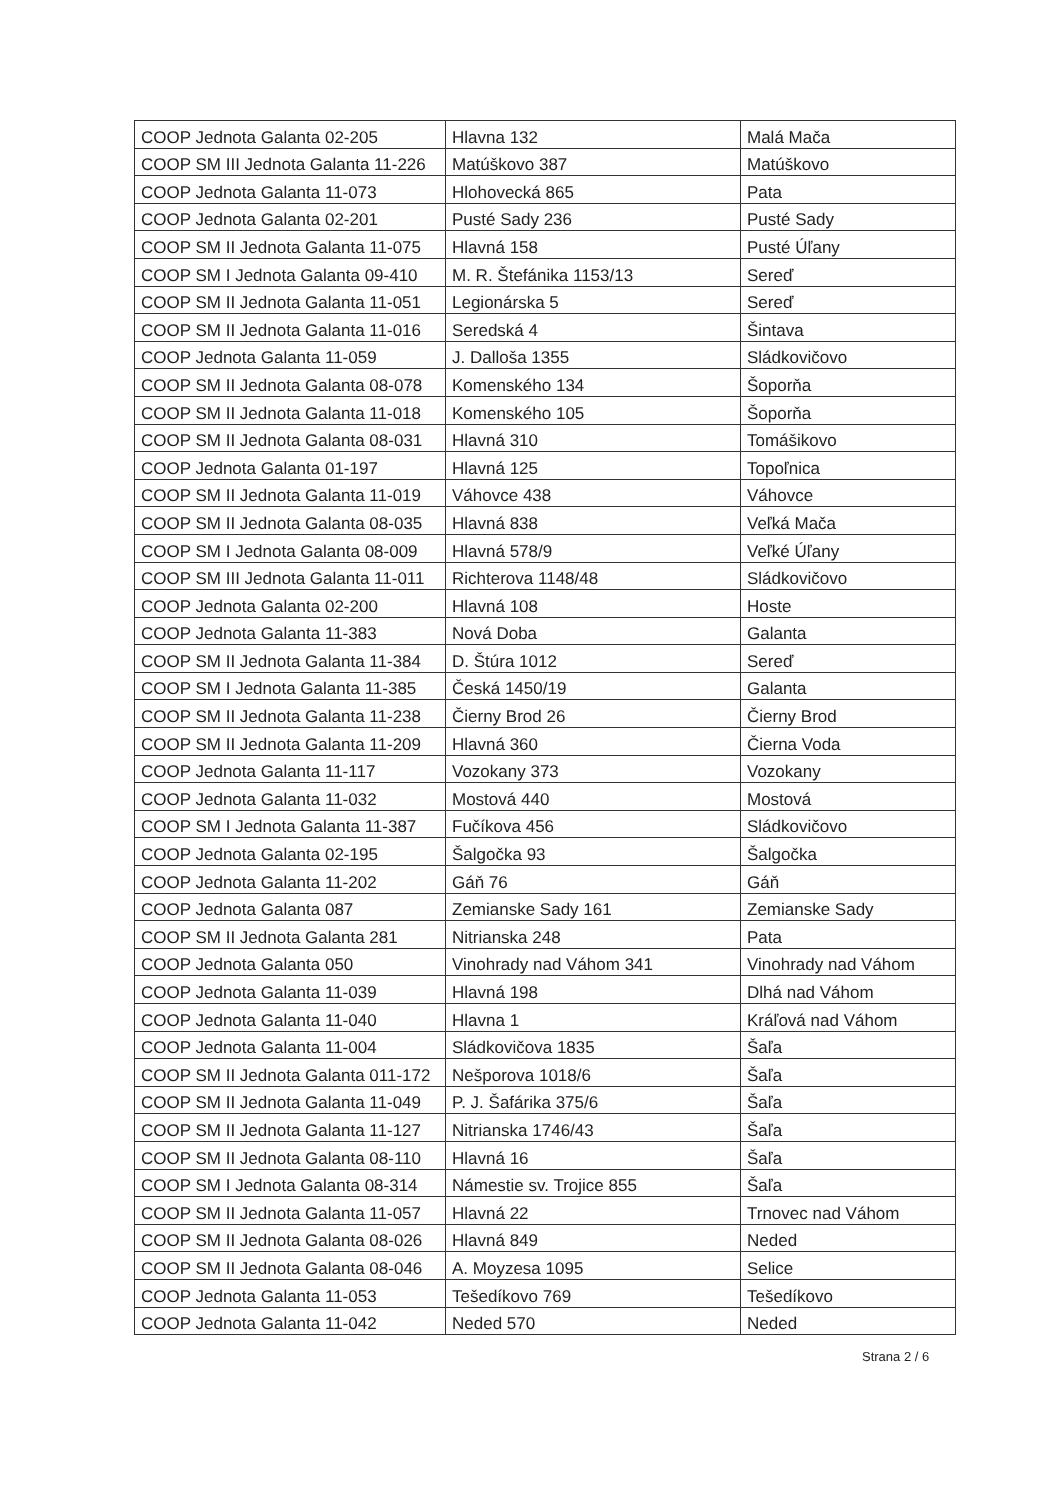| COOP Jednota Galanta 02-205 | Hlavna 132 | Malá Mača |
| COOP SM III Jednota Galanta 11-226 | Matúškovo 387 | Matúškovo |
| COOP Jednota Galanta 11-073 | Hlohovecká 865 | Pata |
| COOP Jednota Galanta 02-201 | Pusté Sady 236 | Pusté Sady |
| COOP SM II Jednota Galanta 11-075 | Hlavná 158 | Pusté Úľany |
| COOP SM I Jednota Galanta 09-410 | M. R. Štefánika 1153/13 | Sereď |
| COOP SM II Jednota Galanta 11-051 | Legionárska 5 | Sereď |
| COOP SM II Jednota Galanta 11-016 | Seredská 4 | Šintava |
| COOP Jednota Galanta 11-059 | J. Dalloša 1355 | Sládkovičovo |
| COOP SM II Jednota Galanta 08-078 | Komenského 134 | Šoporňa |
| COOP SM II Jednota Galanta 11-018 | Komenského 105 | Šoporňa |
| COOP SM II Jednota Galanta 08-031 | Hlavná 310 | Tomášikovo |
| COOP Jednota Galanta 01-197 | Hlavná 125 | Topoľnica |
| COOP SM II Jednota Galanta 11-019 | Váhovce 438 | Váhovce |
| COOP SM II Jednota Galanta 08-035 | Hlavná 838 | Veľká Mača |
| COOP SM I Jednota Galanta 08-009 | Hlavná 578/9 | Veľké Úľany |
| COOP SM III Jednota Galanta 11-011 | Richterova 1148/48 | Sládkovičovo |
| COOP Jednota Galanta 02-200 | Hlavná 108 | Hoste |
| COOP Jednota Galanta 11-383 | Nová Doba | Galanta |
| COOP SM II Jednota Galanta 11-384 | D. Štúra 1012 | Sereď |
| COOP SM I Jednota Galanta 11-385 | Česká 1450/19 | Galanta |
| COOP SM II Jednota Galanta 11-238 | Čierny Brod 26 | Čierny Brod |
| COOP SM II Jednota Galanta 11-209 | Hlavná 360 | Čierna Voda |
| COOP Jednota Galanta 11-117 | Vozokany 373 | Vozokany |
| COOP Jednota Galanta 11-032 | Mostová 440 | Mostová |
| COOP SM I Jednota Galanta 11-387 | Fučíkova 456 | Sládkovičovo |
| COOP Jednota Galanta 02-195 | Šalgočka 93 | Šalgočka |
| COOP Jednota Galanta 11-202 | Gáň 76 | Gáň |
| COOP Jednota Galanta 087 | Zemianske Sady 161 | Zemianske Sady |
| COOP SM II Jednota Galanta 281 | Nitrianska 248 | Pata |
| COOP Jednota Galanta 050 | Vinohrady nad Váhom 341 | Vinohrady nad Váhom |
| COOP Jednota Galanta 11-039 | Hlavná 198 | Dlhá nad Váhom |
| COOP Jednota Galanta 11-040 | Hlavna 1 | Kráľová nad Váhom |
| COOP Jednota Galanta 11-004 | Sládkovičova 1835 | Šaľa |
| COOP SM II Jednota Galanta 011-172 | Nešporova 1018/6 | Šaľa |
| COOP SM II Jednota Galanta 11-049 | P. J. Šafárika 375/6 | Šaľa |
| COOP SM II Jednota Galanta 11-127 | Nitrianska 1746/43 | Šaľa |
| COOP SM II Jednota Galanta 08-110 | Hlavná 16 | Šaľa |
| COOP SM I Jednota Galanta 08-314 | Námestie sv. Trojice 855 | Šaľa |
| COOP SM II Jednota Galanta 11-057 | Hlavná 22 | Trnovec nad Váhom |
| COOP SM II Jednota Galanta 08-026 | Hlavná 849 | Neded |
| COOP SM II Jednota Galanta 08-046 | A. Moyzesa 1095 | Selice |
| COOP Jednota Galanta 11-053 | Tešedíkovo 769 | Tešedíkovo |
| COOP Jednota Galanta 11-042 | Neded 570 | Neded |
Strana 2 / 6